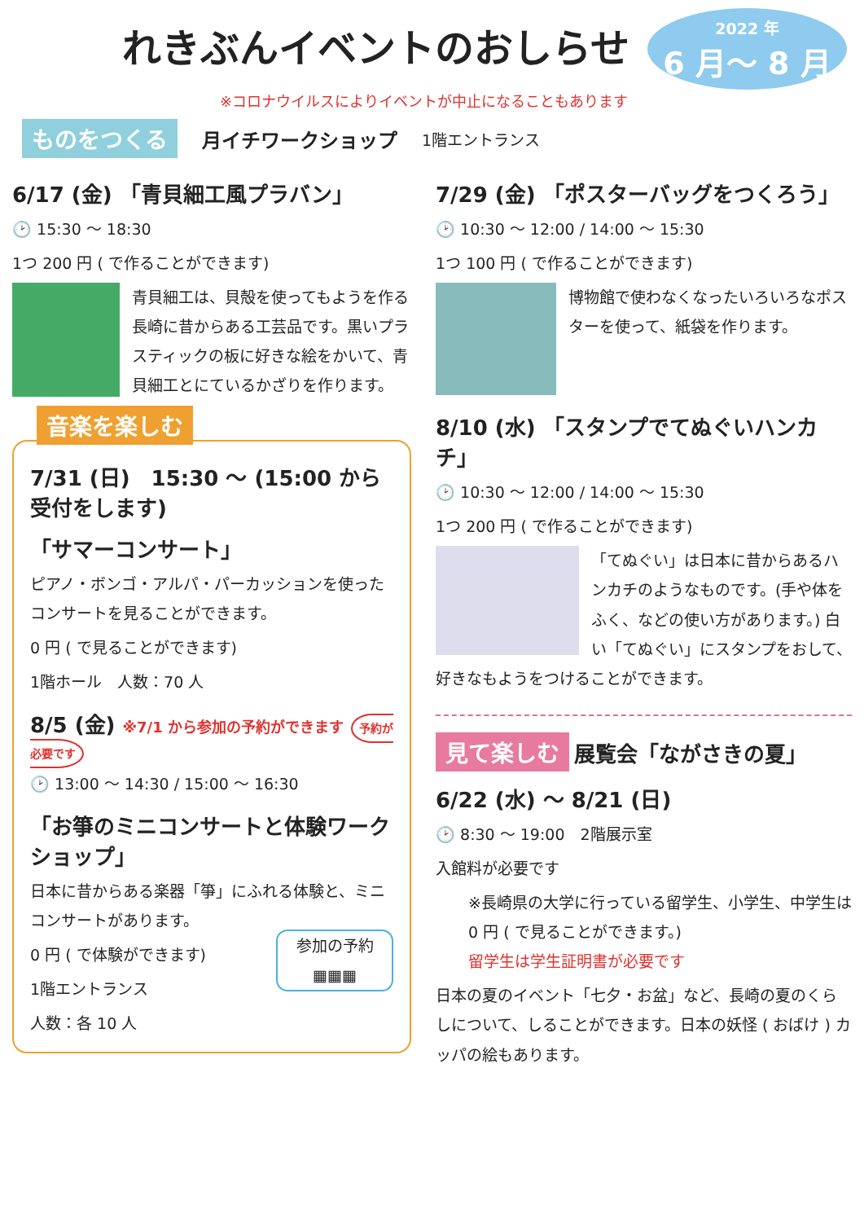れきぶんイベントのおしらせ
2022 年
6 月〜 8 月
※コロナウイルスによりイベントが中止になることもあります
ものをつくる 月イチワークショップ 1階エントランス
6/17 (金) 「青貝細工風プラバン」
🕑 15:30 〜 18:30
1つ 200 円 ( で作ることができます)
青貝細工は、貝殻を使ってもようを作る長崎に昔からある工芸品です。黒いプラスティックの板に好きな絵をかいて、青貝細工とにているかざりを作ります。
音楽を楽しむ
7/31 (日)　15:30 〜 (15:00 から受付をします)
「サマーコンサート」
ピアノ・ボンゴ・アルパ・パーカッションを使ったコンサートを見ることができます。
0 円 ( で見ることができます)
1階ホール　人数：70 人
8/5 (金) ※7/1 から参加の予約ができます 予約が必要です
🕑 13:00 〜 14:30 / 15:00 〜 16:30
「お箏のミニコンサートと体験ワークショップ」
日本に昔からある楽器「箏」にふれる体験と、ミニコンサートがあります。
0 円 ( で体験ができます)
1階エントランス
人数：各 10 人
参加の予約
▦▦▦
7/29 (金) 「ポスターバッグをつくろう」
🕑 10:30 〜 12:00 / 14:00 〜 15:30
1つ 100 円 ( で作ることができます)
博物館で使わなくなったいろいろなポスターを使って、紙袋を作ります。
8/10 (水) 「スタンプでてぬぐいハンカチ」
🕑 10:30 〜 12:00 / 14:00 〜 15:30
1つ 200 円 ( で作ることができます)
「てぬぐい」は日本に昔からあるハンカチのようなものです。(手や体をふく、などの使い方があります。) 白い「てぬぐい」にスタンプをおして、好きなもようをつけることができます。
見て楽しむ 展覧会「ながさきの夏」
6/22 (水) 〜 8/21 (日)
🕑 8:30 〜 19:00　2階展示室
入館料が必要です
※長崎県の大学に行っている留学生、小学生、中学生は 0 円 ( で見ることができます。)
留学生は学生証明書が必要です
日本の夏のイベント「七夕・お盆」など、長崎の夏のくらしについて、しることができます。日本の妖怪 ( おばけ ) カッパの絵もあります。